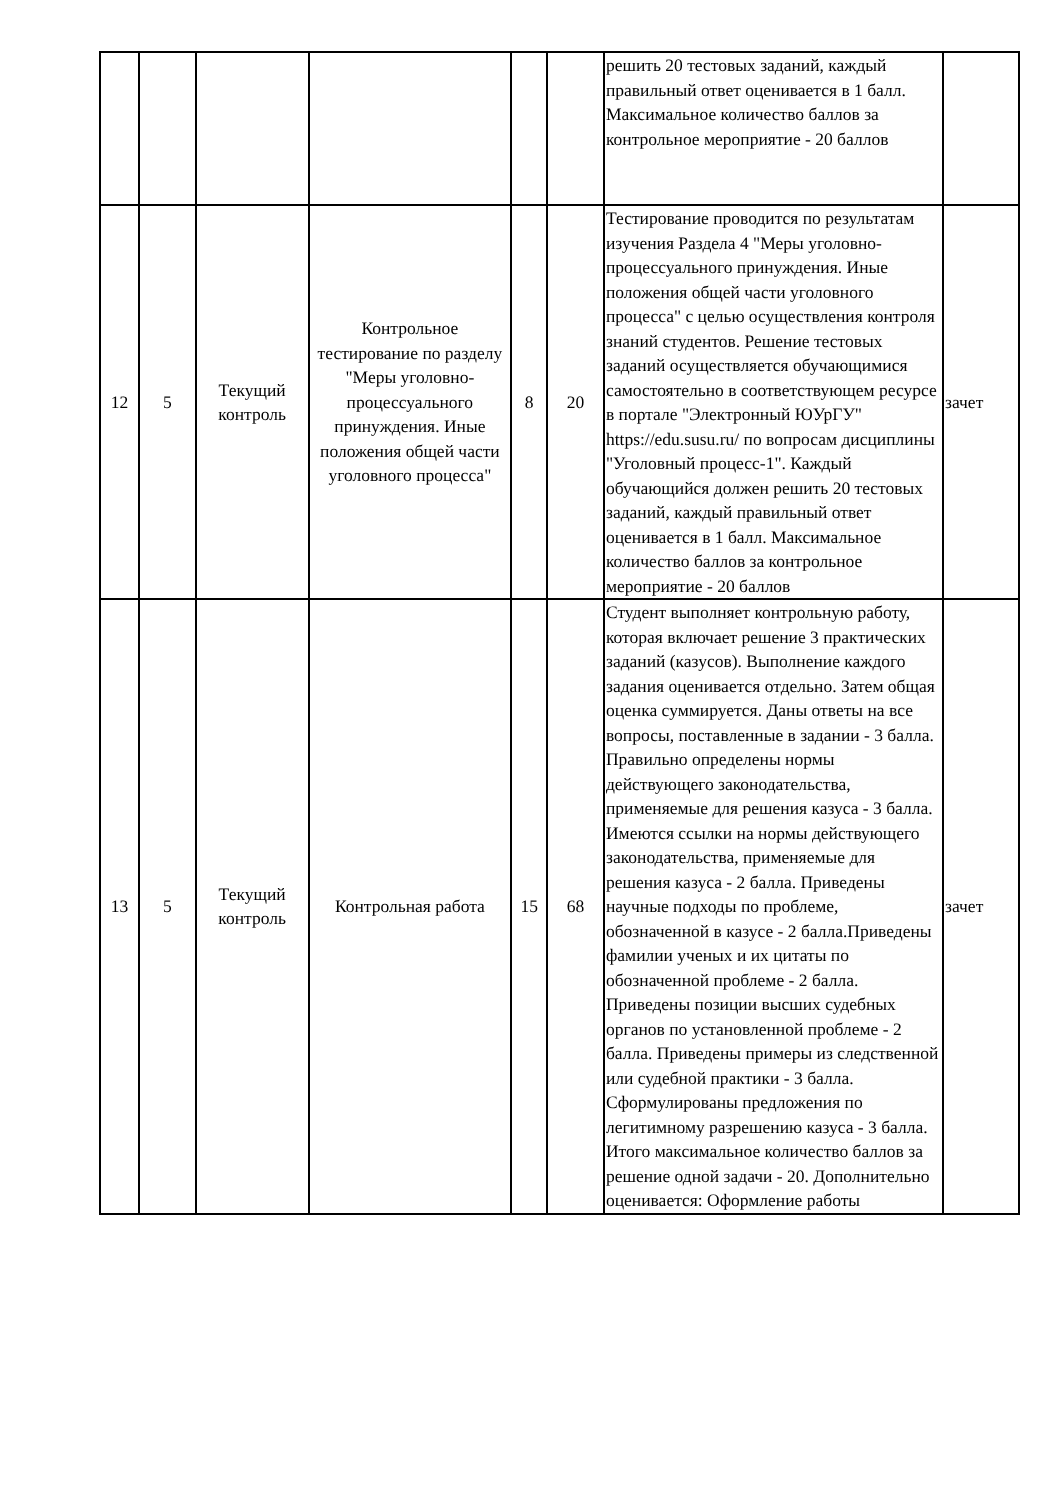| | | | | | | решить 20 тестовых заданий, каждый правильный ответ оценивается в 1 балл. Максимальное количество баллов за контрольное мероприятие - 20 баллов | |
| 12 | 5 | Текущий контроль | Контрольное тестирование по разделу "Меры уголовно-процессуального принуждения. Иные положения общей части уголовного процесса" | 8 | 20 | Тестирование проводится по результатам изучения Раздела 4 "Меры уголовно-процессуального принуждения. Иные положения общей части уголовного процесса" с целью осуществления контроля знаний студентов. Решение тестовых заданий осуществляется обучающимися самостоятельно в соответствующем ресурсе в портале "Электронный ЮУрГУ" https://edu.susu.ru/ по вопросам дисциплины "Уголовный процесс-1". Каждый обучающийся должен решить 20 тестовых заданий, каждый правильный ответ оценивается в 1 балл. Максимальное количество баллов за контрольное мероприятие - 20 баллов | зачет |
| 13 | 5 | Текущий контроль | Контрольная работа | 15 | 68 | Студент выполняет контрольную работу, которая включает решение 3 практических заданий (казусов). Выполнение каждого задания оценивается отдельно. Затем общая оценка суммируется. Даны ответы на все вопросы, поставленные в задании - 3 балла. Правильно определены нормы действующего законодательства, применяемые для решения казуса - 3 балла. Имеются ссылки на нормы действующего законодательства, применяемые для решения казуса - 2 балла. Приведены научные подходы по проблеме, обозначенной в казусе - 2 балла.Приведены фамилии ученых и их цитаты по обозначенной проблеме - 2 балла. Приведены позиции высших судебных органов по установленной проблеме - 2 балла. Приведены примеры из следственной или судебной практики - 3 балла. Сформулированы предложения по легитимному разрешению казуса - 3 балла. Итого максимальное количество баллов за решение одной задачи - 20. Дополнительно оценивается: Оформление работы | зачет |